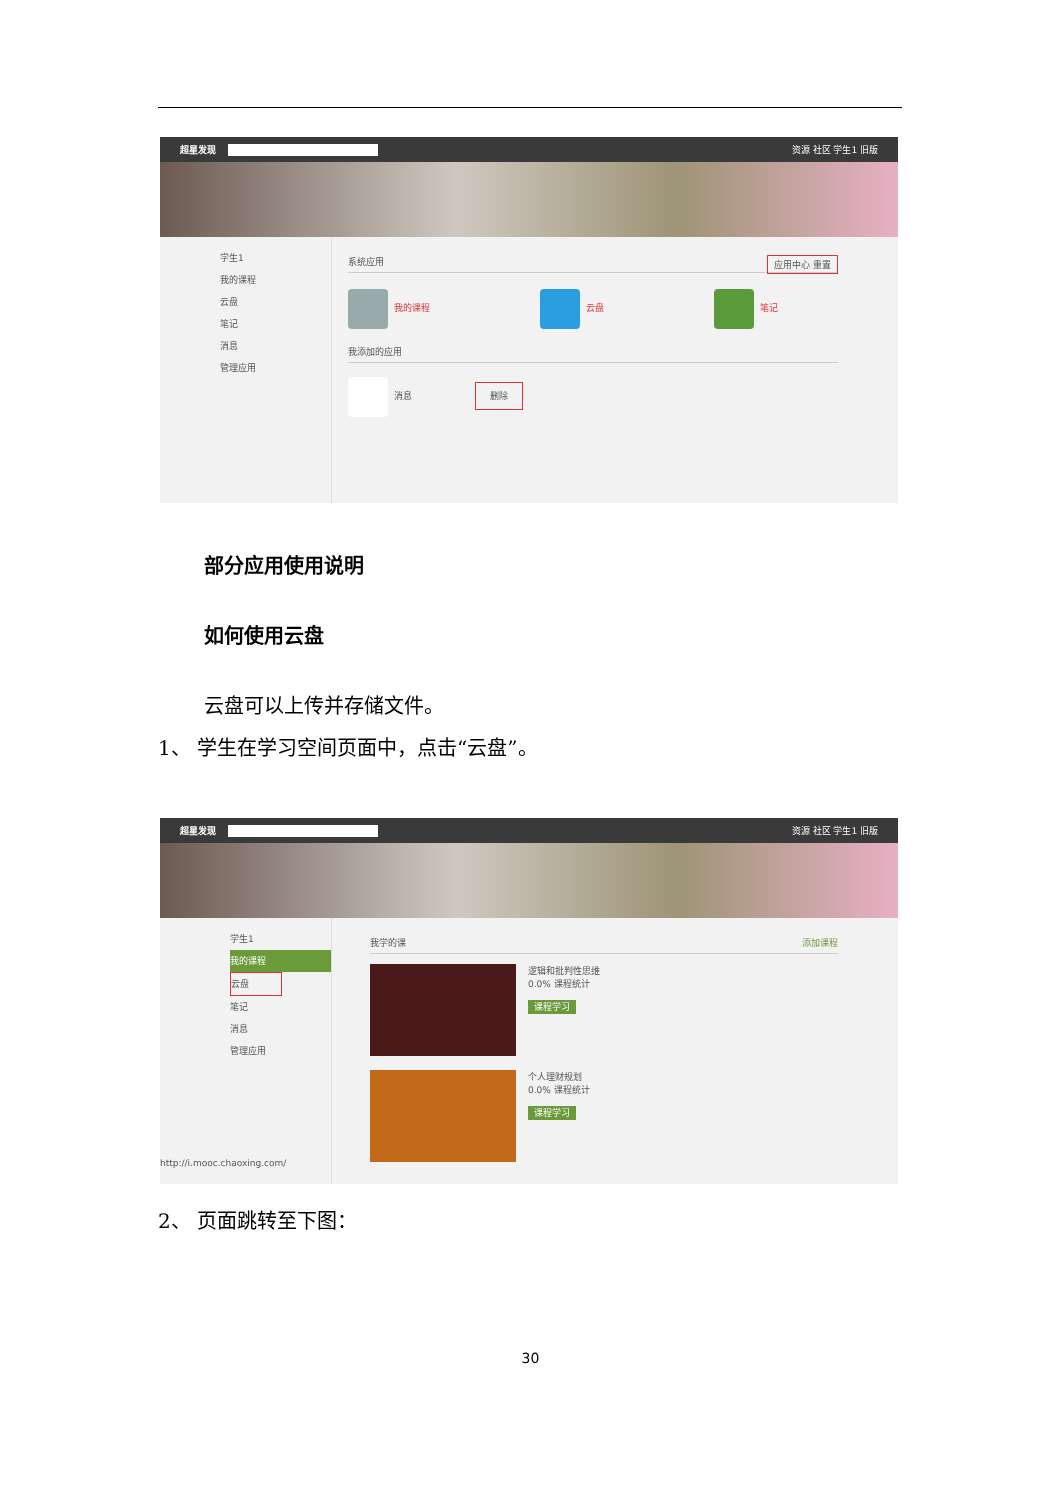超星发现 资源 社区 学生1 旧版
学生1
我的课程
云盘
笔记
消息
管理应用
系统应用 应用中心 重置
我的课程 云盘 笔记
我添加的应用
消息 删除
部分应用使用说明
如何使用云盘
云盘可以上传并存储文件。
1、 学生在学习空间页面中，点击“云盘”。
超星发现 资源 社区 学生1 旧版
学生1
我的课程
云盘
笔记
消息
管理应用
http://i.mooc.chaoxing.com/
我学的课 添加课程
逻辑和批判性思维
0.0% 课程统计
课程学习
个人理财规划
0.0% 课程统计
课程学习
2、 页面跳转至下图：
30